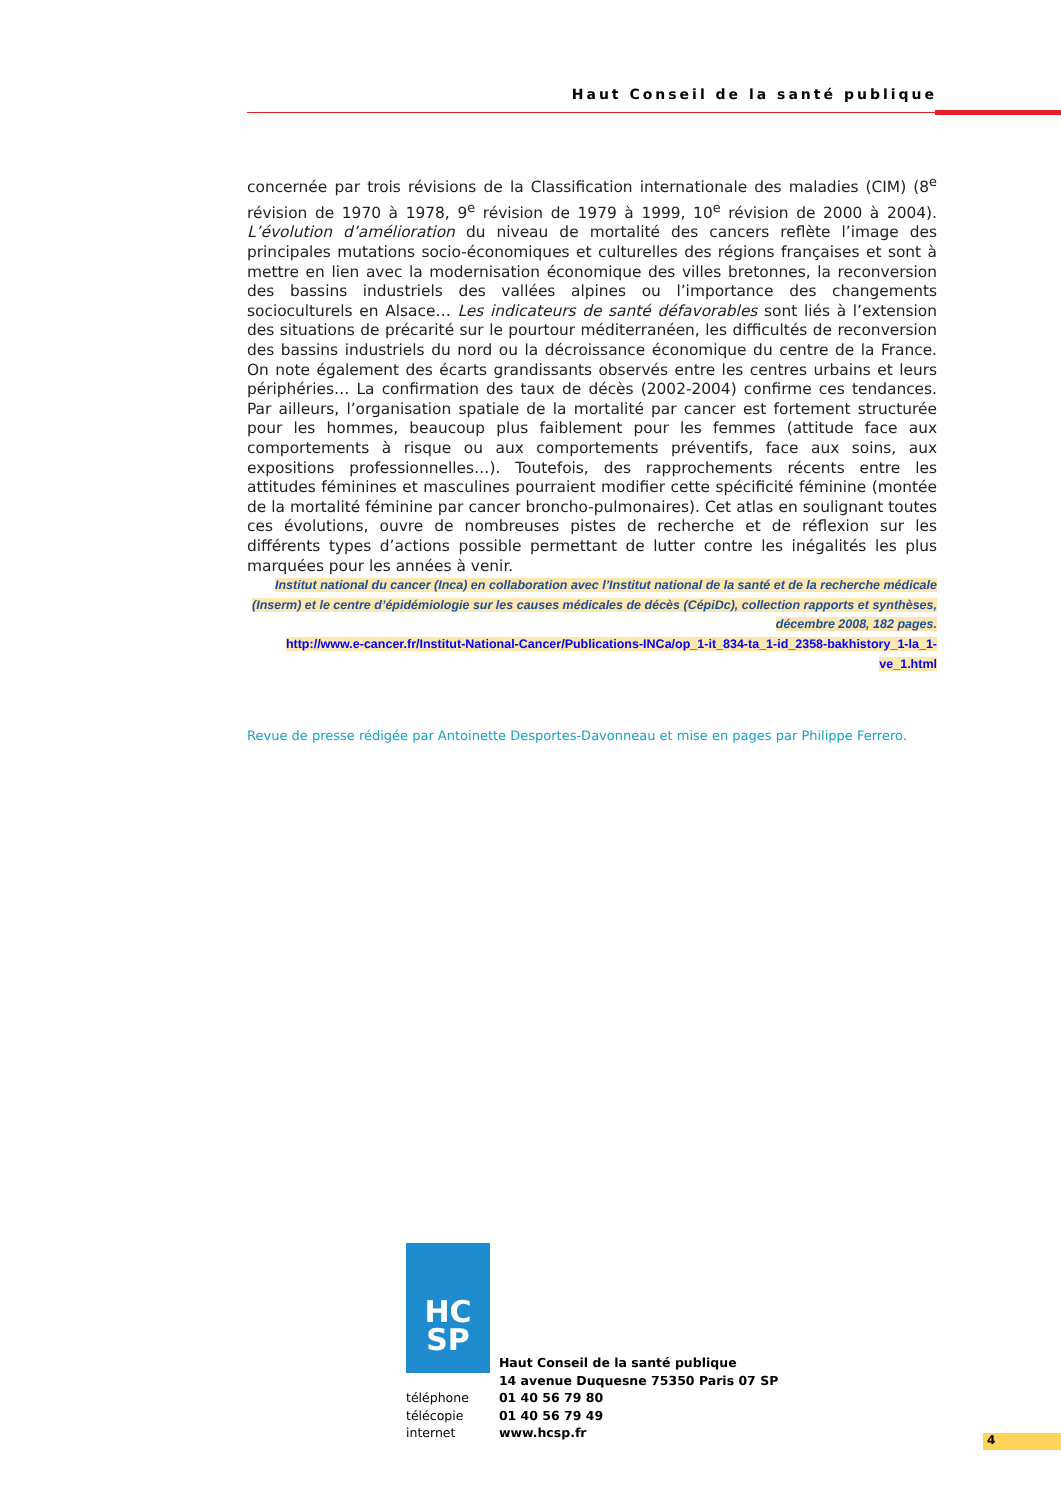Haut Conseil de la santé publique
concernée par trois révisions de la Classification internationale des maladies (CIM) (8<sup>e</sup> révision de 1970 à 1978, 9<sup>e</sup> révision de 1979 à 1999, 10<sup>e</sup> révision de 2000 à 2004). L’évolution d’amélioration du niveau de mortalité des cancers reflète l’image des principales mutations socio-économiques et culturelles des régions françaises et sont à mettre en lien avec la modernisation économique des villes bretonnes, la reconversion des bassins industriels des vallées alpines ou l’importance des changements socioculturels en Alsace… Les indicateurs de santé défavorables sont liés à l’extension des situations de précarité sur le pourtour méditerranéen, les difficultés de reconversion des bassins industriels du nord ou la décroissance économique du centre de la France. On note également des écarts grandissants observés entre les centres urbains et leurs périphéries… La confirmation des taux de décès (2002-2004) confirme ces tendances. Par ailleurs, l’organisation spatiale de la mortalité par cancer est fortement structurée pour les hommes, beaucoup plus faiblement pour les femmes (attitude face aux comportements à risque ou aux comportements préventifs, face aux soins, aux expositions professionnelles…). Toutefois, des rapprochements récents entre les attitudes féminines et masculines pourraient modifier cette spécificité féminine (montée de la mortalité féminine par cancer broncho-pulmonaires). Cet atlas en soulignant toutes ces évolutions, ouvre de nombreuses pistes de recherche et de réflexion sur les différents types d’actions possible permettant de lutter contre les inégalités les plus marquées pour les années à venir.
Institut national du cancer (Inca) en collaboration avec l’Institut national de la santé et de la recherche médicale (Inserm) et le centre d’épidémiologie sur les causes médicales de décès (CépiDc), collection rapports et synthèses, décembre 2008, 182 pages.
http://www.e-cancer.fr/Institut-National-Cancer/Publications-INCa/op_1-it_834-ta_1-id_2358-bakhistory_1-la_1-ve_1.html
Revue de presse rédigée par Antoinette Desportes-Davonneau et mise en pages par Philippe Ferrero.
HC
SP
| | Haut Conseil de la santé publique |
| | 14 avenue Duquesne 75350 Paris 07 SP |
| téléphone | 01 40 56 79 80 |
| télécopie | 01 40 56 79 49 |
| internet | www.hcsp.fr |
4